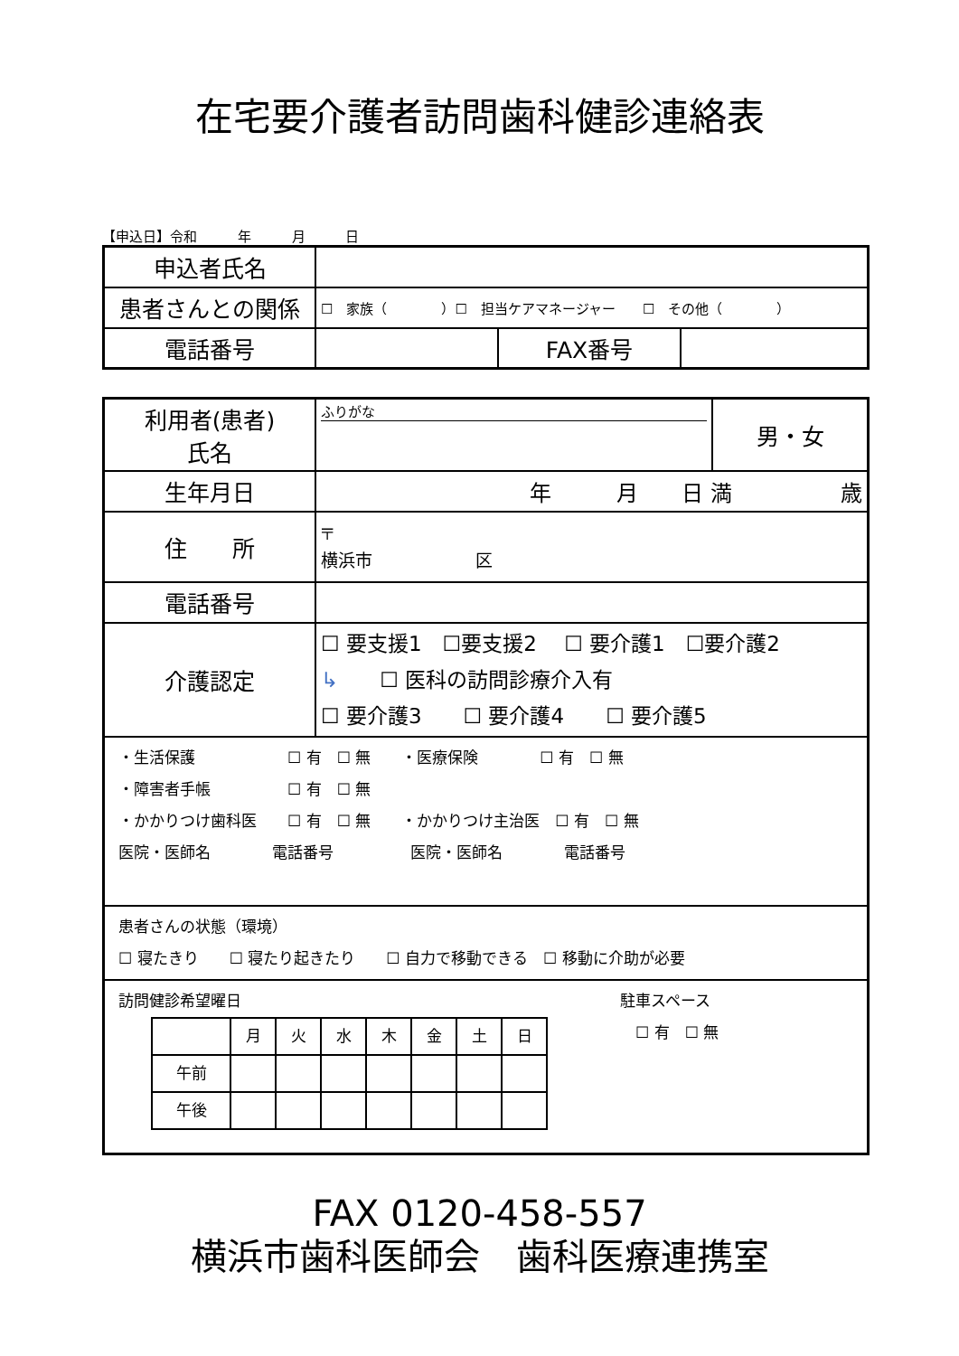在宅要介護者訪問歯科健診連絡表
【申込日】令和 年 月 日
| 申込者氏名 | | | |
| 患者さんとの関係 | ☐ 家族（ ）☐ 担当ケアマネージャー ☐ その他（ ） | | |
| 電話番号 | | FAX番号 | |
| 利用者(患者) 氏名 | ふりがな | 男・女 |
| 生年月日 | 年 月 日 満 歳 | |
| 住 所 | 〒 横浜市 区 | |
| 電話番号 | | |
| 介護認定 | ☐ 要支援1 ☐要支援2 ☐ 要介護1 ☐要介護2 ↳ ☐ 医科の訪問診療介入有 ☐ 要介護3 ☐ 要介護4 ☐ 要介護5 | |
| ・生活保護 ☐ 有 ☐ 無 ・医療保険 ☐ 有 ☐ 無 ・障害者手帳 ☐ 有 ☐ 無 ・かかりつけ歯科医 ☐ 有 ☐ 無 ・かかりつけ主治医 ☐ 有 ☐ 無 医院・医師名 電話番号 医院・医師名 電話番号 | | |
| 患者さんの状態（環境） ☐ 寝たきり ☐ 寝たり起きたり ☐ 自力で移動できる ☐ 移動に介助が必要 | | |
| 訪問健診希望曜日 / / 月 / 火 / 水 / 木 / 金 / 土 / 日 / / 午前 / / / / / / / / / 午後 / / / / / / / / 駐車スペース ☐ 有 ☐ 無 | | |
FAX 0120-458-557
横浜市歯科医師会　歯科医療連携室